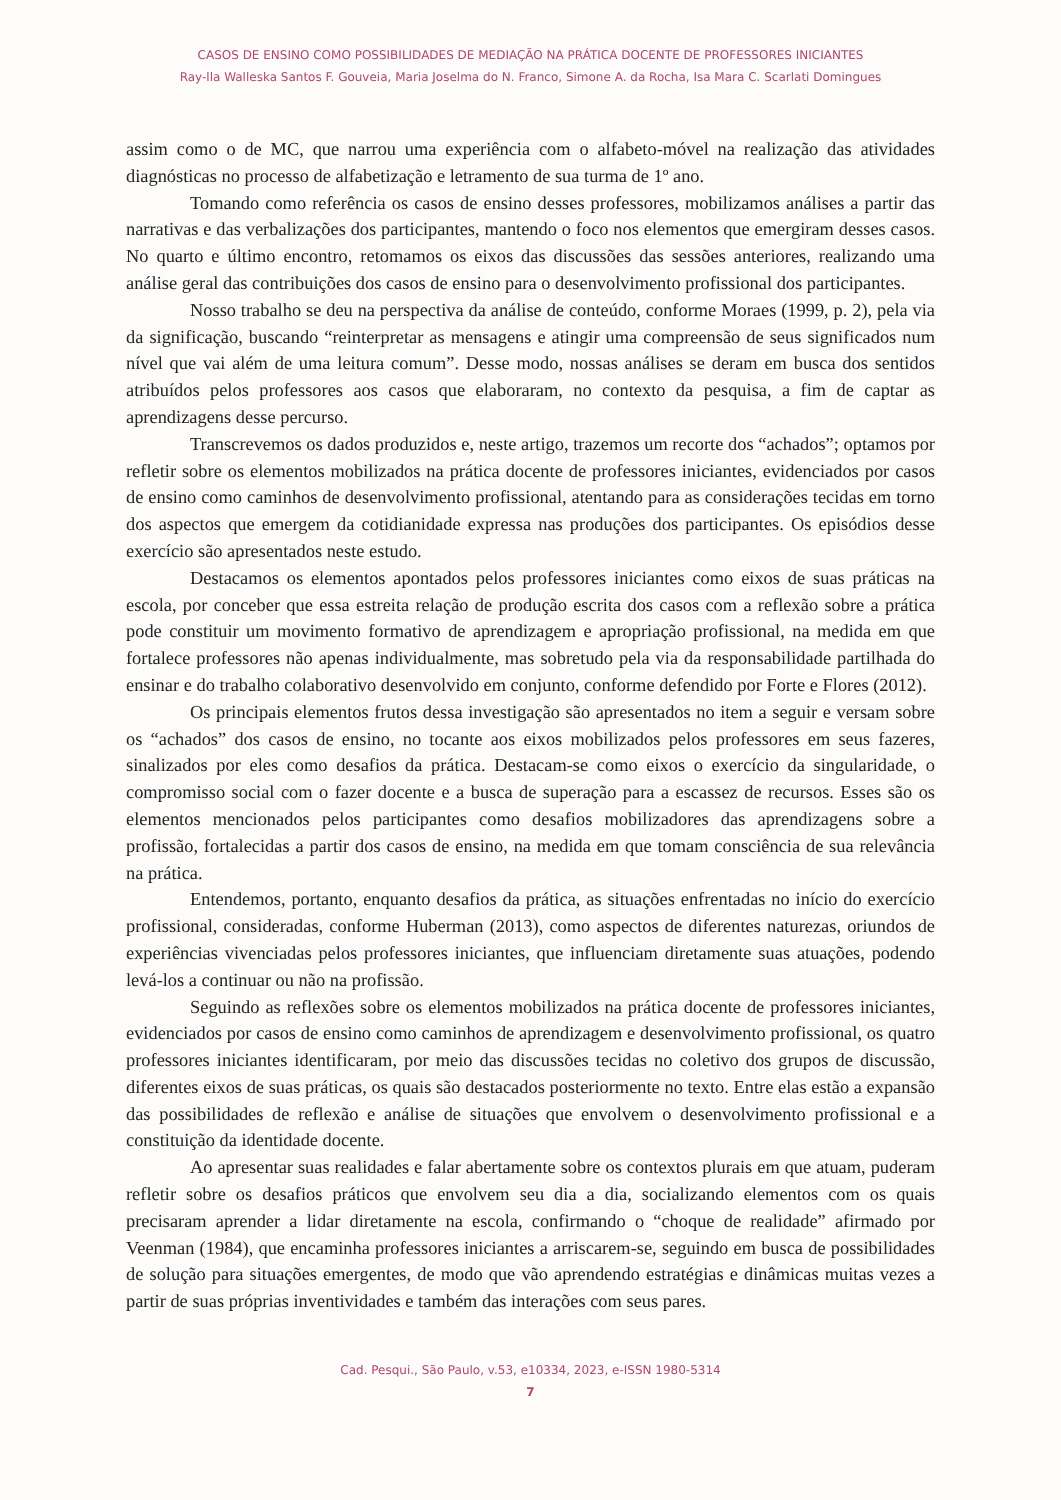CASOS DE ENSINO COMO POSSIBILIDADES DE MEDIAÇÃO NA PRÁTICA DOCENTE DE PROFESSORES INICIANTES
Ray-lla Walleska Santos F. Gouveia, Maria Joselma do N. Franco, Simone A. da Rocha, Isa Mara C. Scarlati Domingues
assim como o de MC, que narrou uma experiência com o alfabeto-móvel na realização das atividades diagnósticas no processo de alfabetização e letramento de sua turma de 1º ano.
Tomando como referência os casos de ensino desses professores, mobilizamos análises a partir das narrativas e das verbalizações dos participantes, mantendo o foco nos elementos que emergiram desses casos. No quarto e último encontro, retomamos os eixos das discussões das sessões anteriores, realizando uma análise geral das contribuições dos casos de ensino para o desenvolvimento profissional dos participantes.
Nosso trabalho se deu na perspectiva da análise de conteúdo, conforme Moraes (1999, p. 2), pela via da significação, buscando “reinterpretar as mensagens e atingir uma compreensão de seus significados num nível que vai além de uma leitura comum”. Desse modo, nossas análises se deram em busca dos sentidos atribuídos pelos professores aos casos que elaboraram, no contexto da pesquisa, a fim de captar as aprendizagens desse percurso.
Transcrevemos os dados produzidos e, neste artigo, trazemos um recorte dos “achados”; optamos por refletir sobre os elementos mobilizados na prática docente de professores iniciantes, evidenciados por casos de ensino como caminhos de desenvolvimento profissional, atentando para as considerações tecidas em torno dos aspectos que emergem da cotidianidade expressa nas produções dos participantes. Os episódios desse exercício são apresentados neste estudo.
Destacamos os elementos apontados pelos professores iniciantes como eixos de suas práticas na escola, por conceber que essa estreita relação de produção escrita dos casos com a reflexão sobre a prática pode constituir um movimento formativo de aprendizagem e apropriação profissional, na medida em que fortalece professores não apenas individualmente, mas sobretudo pela via da responsabilidade partilhada do ensinar e do trabalho colaborativo desenvolvido em conjunto, conforme defendido por Forte e Flores (2012).
Os principais elementos frutos dessa investigação são apresentados no item a seguir e versam sobre os “achados” dos casos de ensino, no tocante aos eixos mobilizados pelos professores em seus fazeres, sinalizados por eles como desafios da prática. Destacam-se como eixos o exercício da singularidade, o compromisso social com o fazer docente e a busca de superação para a escassez de recursos. Esses são os elementos mencionados pelos participantes como desafios mobilizadores das aprendizagens sobre a profissão, fortalecidas a partir dos casos de ensino, na medida em que tomam consciência de sua relevância na prática.
Entendemos, portanto, enquanto desafios da prática, as situações enfrentadas no início do exercício profissional, consideradas, conforme Huberman (2013), como aspectos de diferentes naturezas, oriundos de experiências vivenciadas pelos professores iniciantes, que influenciam diretamente suas atuações, podendo levá-los a continuar ou não na profissão.
Seguindo as reflexões sobre os elementos mobilizados na prática docente de professores iniciantes, evidenciados por casos de ensino como caminhos de aprendizagem e desenvolvimento profissional, os quatro professores iniciantes identificaram, por meio das discussões tecidas no coletivo dos grupos de discussão, diferentes eixos de suas práticas, os quais são destacados posteriormente no texto. Entre elas estão a expansão das possibilidades de reflexão e análise de situações que envolvem o desenvolvimento profissional e a constituição da identidade docente.
Ao apresentar suas realidades e falar abertamente sobre os contextos plurais em que atuam, puderam refletir sobre os desafios práticos que envolvem seu dia a dia, socializando elementos com os quais precisaram aprender a lidar diretamente na escola, confirmando o “choque de realidade” afirmado por Veenman (1984), que encaminha professores iniciantes a arriscarem-se, seguindo em busca de possibilidades de solução para situações emergentes, de modo que vão aprendendo estratégias e dinâmicas muitas vezes a partir de suas próprias inventividades e também das interações com seus pares.
Cad. Pesqui., São Paulo, v.53, e10334, 2023, e-ISSN 1980-5314
7